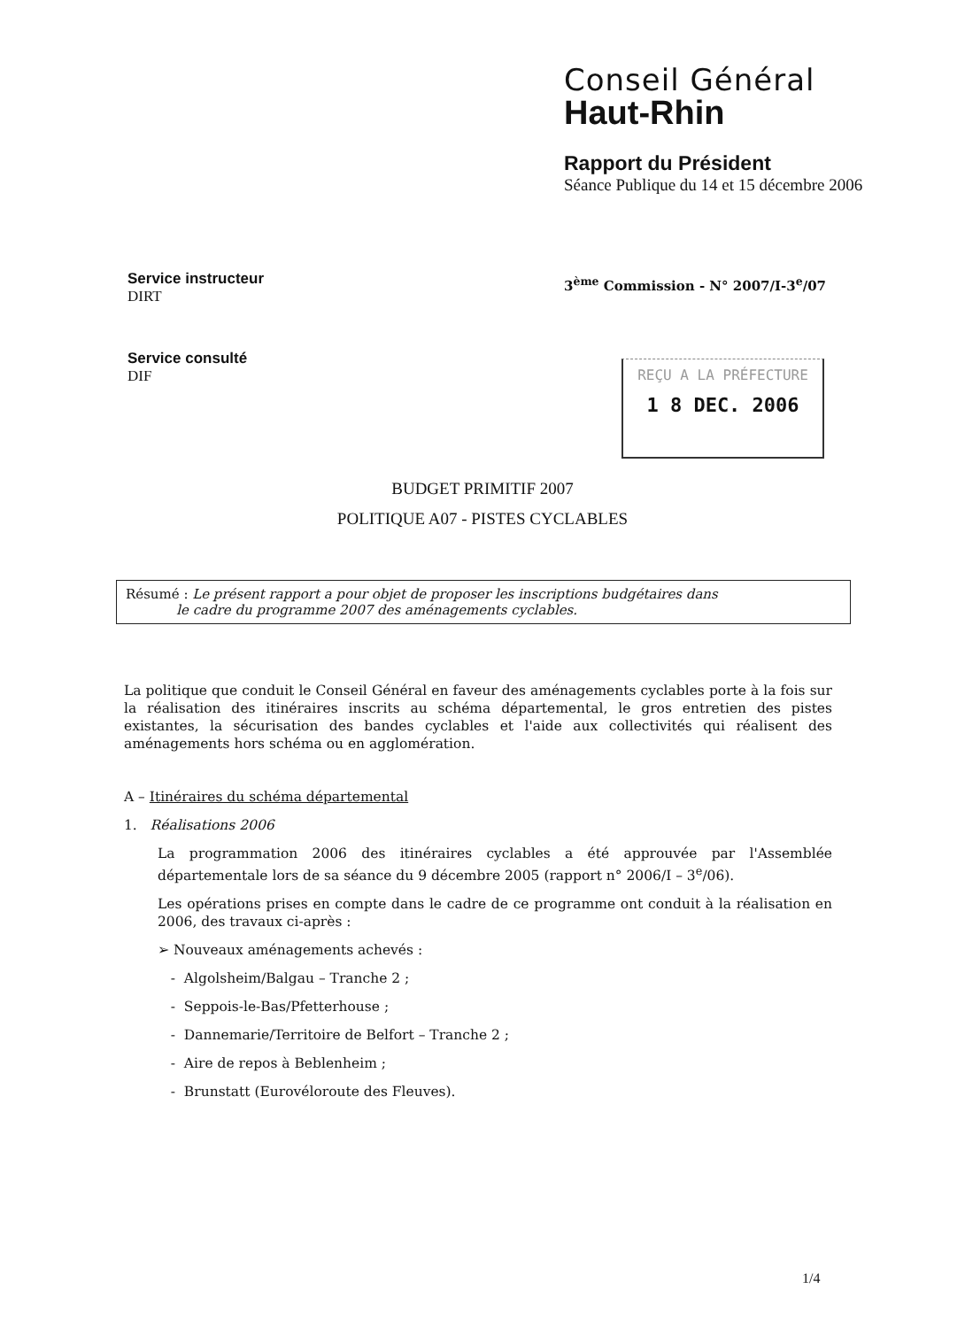Conseil Général
Haut-Rhin
Rapport du Président
Séance Publique du 14 et 15 décembre 2006
Service instructeur
DIRT
Service consulté
DIF
3<sup>ème</sup> Commission - N° 2007/I-3<sup>e</sup>/07
REÇU A LA PRÉFECTURE
1 8 DEC. 2006
BUDGET PRIMITIF 2007
POLITIQUE A07 - PISTES CYCLABLES
Résumé : Le présent rapport a pour objet de proposer les inscriptions budgétaires dans
le cadre du programme 2007 des aménagements cyclables.
La politique que conduit le Conseil Général en faveur des aménagements cyclables porte à la fois sur la réalisation des itinéraires inscrits au schéma départemental, le gros entretien des pistes existantes, la sécurisation des bandes cyclables et l'aide aux collectivités qui réalisent des aménagements hors schéma ou en agglomération.
A – Itinéraires du schéma départemental
1. Réalisations 2006
La programmation 2006 des itinéraires cyclables a été approuvée par l'Assemblée départementale lors de sa séance du 9 décembre 2005 (rapport n° 2006/I – 3<sup>e</sup>/06).
Les opérations prises en compte dans le cadre de ce programme ont conduit à la réalisation en 2006, des travaux ci-après :
➢ Nouveaux aménagements achevés :
- Algolsheim/Balgau – Tranche 2 ;
- Seppois-le-Bas/Pfetterhouse ;
- Dannemarie/Territoire de Belfort – Tranche 2 ;
- Aire de repos à Beblenheim ;
- Brunstatt (Eurovéloroute des Fleuves).
1/4